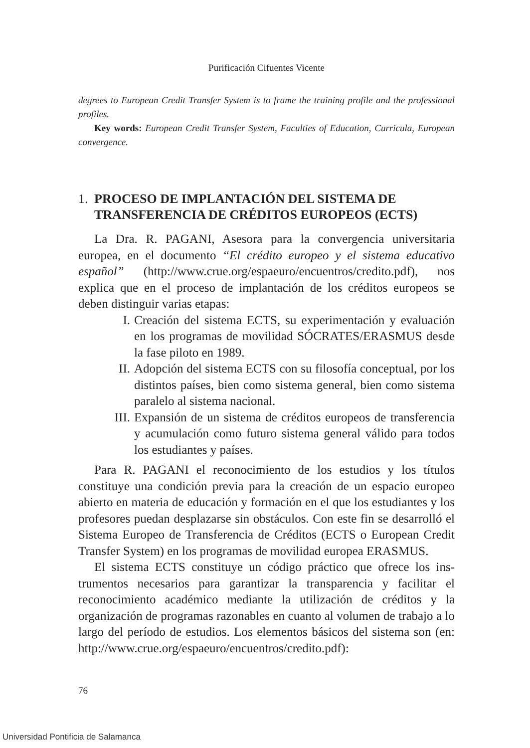Purificación Cifuentes Vicente
degrees to European Credit Transfer System is to frame the training profile and the professional profiles.
Key words: European Credit Transfer System, Faculties of Education, Curricula, European convergence.
1. PROCESO DE IMPLANTACIÓN DEL SISTEMA DE TRANSFERENCIA DE CRÉDITOS EUROPEOS (ECTS)
La Dra. R. PAGANI, Asesora para la convergencia universitaria europea, en el documento “El crédito europeo y el sistema educati­vo español” (http://www.crue.org/espaeuro/encuentros/credito.pdf), nos explica que en el proceso de implantación de los créditos euro­peos se deben distinguir varias etapas:
I. Creación del sistema ECTS, su experimentación y evalua­ción en los programas de movilidad SÓCRATES/ERAS­MUS desde la fase piloto en 1989.
II. Adopción del sistema ECTS con su filosofía conceptual, por los distintos países, bien como sistema general, bien como sistema paralelo al sistema nacional.
III. Expansión de un sistema de créditos europeos de transfe­rencia y acumulación como futuro sistema general válido para todos los estudiantes y países.
Para R. PAGANI el reconocimiento de los estudios y los títulos constituye una condición previa para la creación de un espacio euro­peo abierto en materia de educación y formación en el que los estu­diantes y los profesores puedan desplazarse sin obstáculos. Con este fin se desarrolló el Sistema Europeo de Transferencia de Créditos (ECTS o European Credit Transfer System) en los programas de movilidad europea ERASMUS.
El sistema ECTS constituye un código práctico que ofrece los ins­trumentos necesarios para garantizar la transparencia y facilitar el reconocimiento académico mediante la utilización de créditos y la organización de programas razonables en cuanto al volumen de tra­bajo a lo largo del período de estudios. Los elementos básicos del sis­tema son (en: http://www.crue.org/espaeuro/encuentros/credito.pdf):
76
Universidad Pontificia de Salamanca